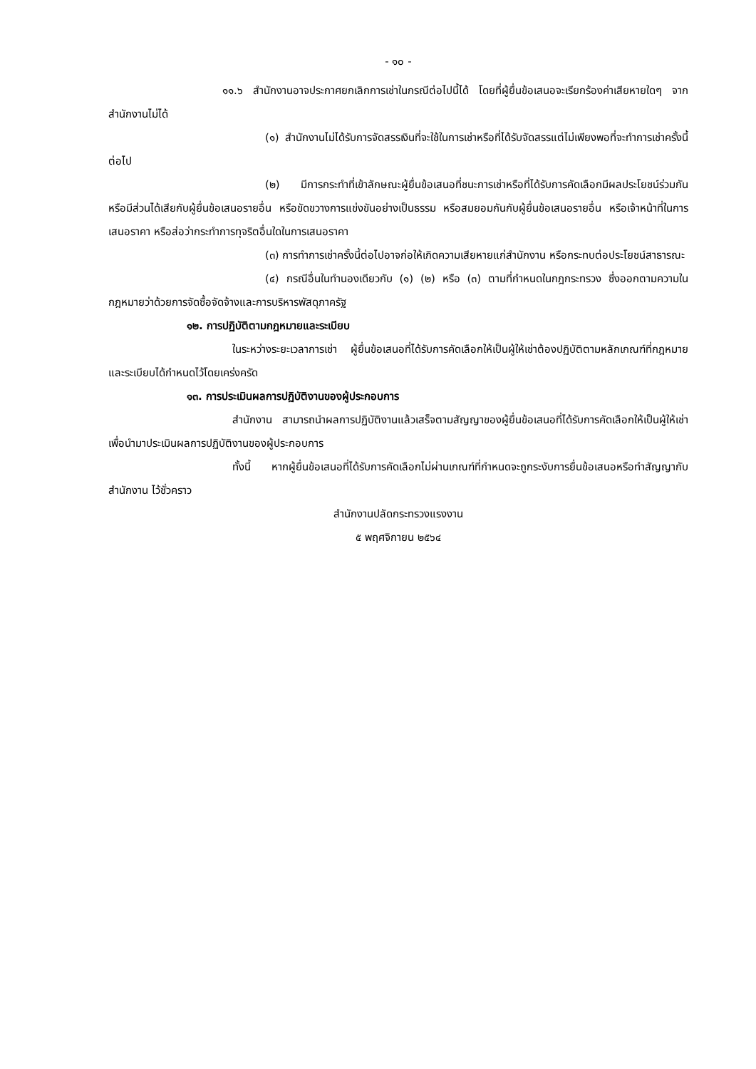- ๑๐ -
๑๑.๖ สำนักงานอาจประกาศยกเลิกการเช่าในกรณีต่อไปนี้ได้ โดยที่ผู้ยื่นข้อเสนอจะเรียกร้องค่าเสียหายใดๆ จากสำนักงานไม่ได้
(๑) สำนักงานไม่ได้รับการจัดสรรเงินที่จะใช้ในการเช่าหรือที่ได้รับจัดสรรแต่ไม่เพียงพอที่จะทำการเช่าครั้งนี้ต่อไป
(๒) มีการกระทำที่เข้าลักษณะผู้ยื่นข้อเสนอที่ชนะการเช่าหรือที่ได้รับการคัดเลือกมีผลประโยชน์ร่วมกัน หรือมีส่วนได้เสียกับผู้ยื่นข้อเสนอรายอื่น หรือขัดขวางการแข่งขันอย่างเป็นธรรม หรือสมยอมกันกับผู้ยื่นข้อเสนอรายอื่น หรือเจ้าหน้าที่ในการเสนอราคา หรือส่อว่ากระทำการทุจริตอื่นใดในการเสนอราคา
(๓) การทำการเช่าครั้งนี้ต่อไปอาจก่อให้เกิดความเสียหายแก่สำนักงาน หรือกระทบต่อประโยชน์สาธารณะ
(๔) กรณีอื่นในทำนองเดียวกับ (๑) (๒) หรือ (๓) ตามที่กำหนดในกฎกระทรวง ซึ่งออกตามความในกฎหมายว่าด้วยการจัดซื้อจัดจ้างและการบริหารพัสดุภาครัฐ
๑๒. การปฏิบัติตามกฎหมายและระเบียบ
ในระหว่างระยะเวลาการเช่า ผู้ยื่นข้อเสนอที่ได้รับการคัดเลือกให้เป็นผู้ให้เช่าต้องปฏิบัติตามหลักเกณฑ์ที่กฎหมายและระเบียบได้กำหนดไว้โดยเคร่งครัด
๑๓. การประเมินผลการปฏิบัติงานของผู้ประกอบการ
สำนักงาน สามารถนำผลการปฏิบัติงานแล้วเสร็จตามสัญญาของผู้ยื่นข้อเสนอที่ได้รับการคัดเลือกให้เป็นผู้ให้เช่าเพื่อนำมาประเมินผลการปฏิบัติงานของผู้ประกอบการ
ทั้งนี้ หากผู้ยื่นข้อเสนอที่ได้รับการคัดเลือกไม่ผ่านเกณฑ์ที่กำหนดจะถูกระงับการยื่นข้อเสนอหรือทำสัญญากับสำนักงาน ไว้ชั่วคราว
สำนักงานปลัดกระทรวงแรงงาน
๕ พฤศจิกายน ๒๕๖๔